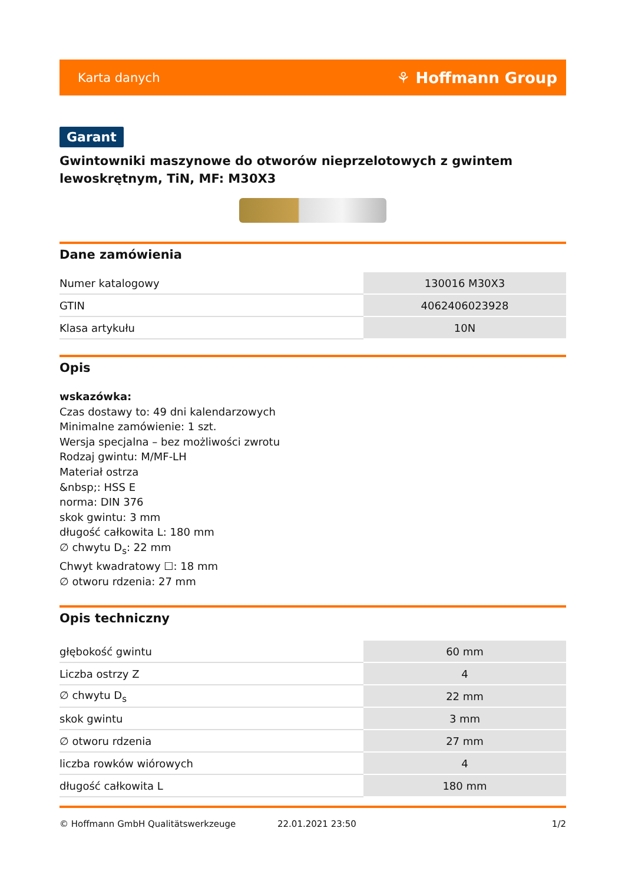Karta danych ⚘ Hoffmann Group
Garant
Gwintowniki maszynowe do otworów nieprzelotowych z gwintem lewoskrętnym, TiN, MF: M30X3
Dane zamówienia
| Numer katalogowy | 130016 M30X3 |
| GTIN | 4062406023928 |
| Klasa artykułu | 10N |
Opis
wskazówka:
Czas dostawy to: 49 dni kalendarzowych
Minimalne zamówienie: 1 szt.
Wersja specjalna – bez możliwości zwrotu
Rodzaj gwintu: M/MF-LH
Materiał ostrza
&nbsp;: HSS E
norma: DIN 376
skok gwintu: 3 mm
długość całkowita L: 180 mm
∅ chwytu D<sub>s</sub>: 22 mm
Chwyt kwadratowy ☐: 18 mm
∅ otworu rdzenia: 27 mm
Opis techniczny
| głębokość gwintu | 60 mm |
| Liczba ostrzy Z | 4 |
| ∅ chwytu D<sub>s</sub> | 22 mm |
| skok gwintu | 3 mm |
| ∅ otworu rdzenia | 27 mm |
| liczba rowków wiórowych | 4 |
| długość całkowita L | 180 mm |
© Hoffmann GmbH Qualitätswerkzeuge 22.01.2021 23:50 1/2